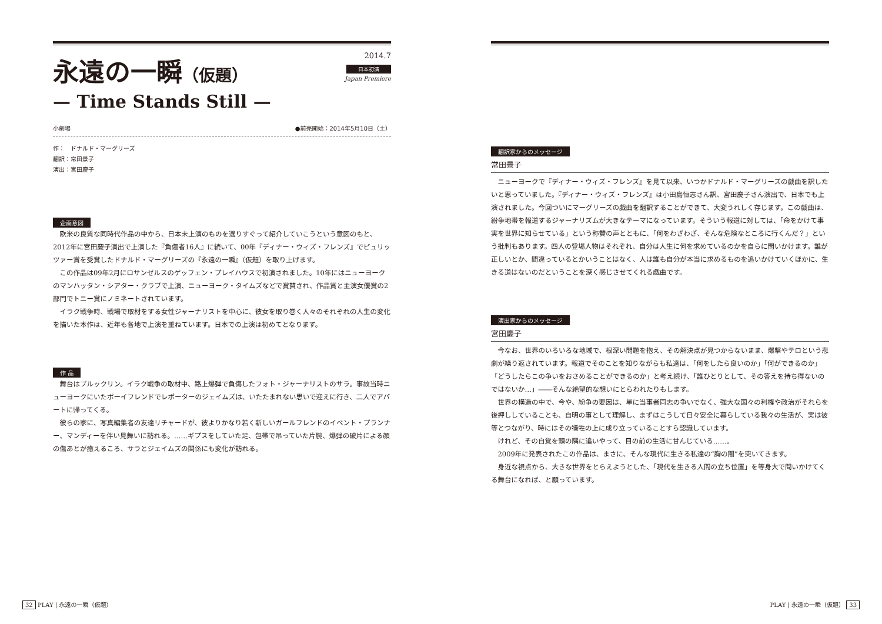永遠の一瞬（仮題）
— Time Stands Still —
2014.7
日本初演
Japan Premiere
小劇場 ●前売開始：2014年5月10日（土）
作：　ドナルド・マーグリーズ
翻訳：常田景子
演出：宮田慶子
企画意図
欧米の良質な同時代作品の中から、日本未上演のものを選りすぐって紹介していこうという意図のもと、2012年に宮田慶子演出で上演した『負傷者16人』に続いて、00年『ディナー・ウィズ・フレンズ』でピュリッツァー賞を受賞したドナルド・マーグリーズの『永遠の一瞬』（仮題）を取り上げます。
この作品は09年2月にロサンゼルスのゲッフェン・プレイハウスで初演されました。10年にはニューヨークのマンハッタン・シアター・クラブで上演、ニューヨーク・タイムズなどで賞賛され、作品賞と主演女優賞の2部門でトニー賞にノミネートされています。
イラク戦争時、戦場で取材をする女性ジャーナリストを中心に、彼女を取り巻く人々のそれぞれの人生の変化を描いた本作は、近年も各地で上演を重ねています。日本での上演は初めてとなります。
作 品
舞台はブルックリン。イラク戦争の取材中、路上爆弾で負傷したフォト・ジャーナリストのサラ。事故当時ニューヨークにいたボーイフレンドでレポーターのジェイムズは、いたたまれない思いで迎えに行き、二人でアパートに帰ってくる。
彼らの家に、写真編集者の友達リチャードが、彼よりかなり若く新しいガールフレンドのイベント・プランナー、マンディーを伴い見舞いに訪れる。……ギプスをしていた足、包帯で吊っていた片腕、爆弾の破片による顔の傷あとが癒えるころ、サラとジェイムズの関係にも変化が訪れる。
翻訳家からのメッセージ
常田景子
ニューヨークで『ディナー・ウィズ・フレンズ』を見て以来、いつかドナルド・マーグリーズの戯曲を訳したいと思っていました。『ディナー・ウィズ・フレンズ』は小田島恒志さん訳、宮田慶子さん演出で、日本でも上演されました。今回ついにマーグリーズの戯曲を翻訳することができて、大変うれしく存じます。この戯曲は、紛争地帯を報道するジャーナリズムが大きなテーマになっています。そういう報道に対しては、「命をかけて事実を世界に知らせている」という称賛の声とともに、「何をわざわざ、そんな危険なところに行くんだ？」という批判もあります。四人の登場人物はそれぞれ、自分は人生に何を求めているのかを自らに問いかけます。誰が正しいとか、間違っているとかいうことはなく、人は誰も自分が本当に求めるものを追いかけていくほかに、生きる道はないのだということを深く感じさせてくれる戯曲です。
演出家からのメッセージ
宮田慶子
今なお、世界のいろいろな地域で、根深い問題を抱え、その解決点が見つからないまま、爆撃やテロという悲劇が繰り返されています。報道でそのことを知りながらも私達は、「何をしたら良いのか」「何ができるのか」「どうしたらこの争いをおさめることができるのか」と考え続け、「誰ひとりとして、その答えを持ち得ないのではないか…」――そんな絶望的な想いにとらわれたりもします。
世界の構造の中で、今や、紛争の要因は、単に当事者同志の争いでなく、強大な国々の利権や政治がそれらを後押ししていることも、自明の事として理解し、まずはこうして日々安全に暮らしている我々の生活が、実は彼等とつながり、時にはその犠牲の上に成り立っていることすら認識しています。
けれど、その自覚を頭の隅に追いやって、目の前の生活に甘んじている……。
2009年に発表されたこの作品は、まさに、そんな現代に生きる私達の“胸の闇”を突いてきます。
身近な視点から、大きな世界をとらえようとした、「現代を生きる人間の立ち位置」を等身大で問いかけてくる舞台になれば、と願っています。
32 PLAY | 永遠の一瞬（仮題） PLAY | 永遠の一瞬（仮題） 33